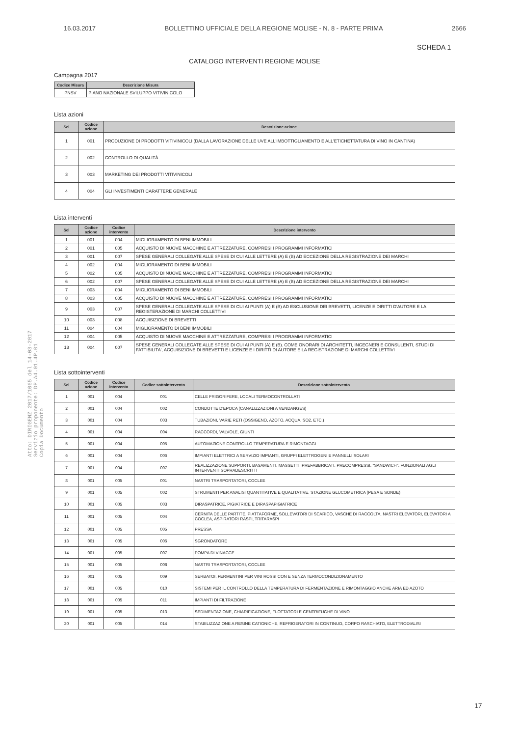16.03.2017 BOLLETTINO UFFICIALE DELLA REGIONE MOLISE - N. 8 - PARTE PRIMA 2666
SCHEDA 1
CATALOGO INTERVENTI REGIONE MOLISE
Campagna 2017
| Codice Misura | Descrizione Misura |
| --- | --- |
| PNSV | PIANO NAZIONALE SVILUPPO VITIVINICOLO |
Lista azioni
| Sel | Codice azione | Descrizione azione |
| --- | --- | --- |
| 1 | 001 | PRODUZIONE DI PRODOTTI VITIVINICOLI (DALLA LAVORAZIONE DELLE UVE ALL'IMBOTTIGLIAMENTO E ALL'ETICHETTATURA DI VINO IN CANTINA) |
| 2 | 002 | CONTROLLO DI QUALITÀ |
| 3 | 003 | MARKETING DEI PRODOTTI VITIVINICOLI |
| 4 | 004 | GLI INVESTIMENTI CARATTERE GENERALE |
Lista interventi
| Sel | Codice azione | Codice intervento | Descrizione intervento |
| --- | --- | --- | --- |
| 1 | 001 | 004 | MIGLIORAMENTO DI BENI IMMOBILI |
| 2 | 001 | 005 | ACQUISTO DI NUOVE MACCHINE E ATTREZZATURE, COMPRESI I PROGRAMMI INFORMATICI |
| 3 | 001 | 007 | SPESE GENERALI COLLEGATE ALLE SPESE DI CUI ALLE LETTERE (A) E (B) AD ECCEZIONE DELLA REGISTRAZIONE DEI MARCHI |
| 4 | 002 | 004 | MIGLIORAMENTO DI BENI IMMOBILI |
| 5 | 002 | 005 | ACQUISTO DI NUOVE MACCHINE E ATTREZZATURE, COMPRESI I PROGRAMMI INFORMATICI |
| 6 | 002 | 007 | SPESE GENERALI COLLEGATE ALLE SPESE DI CUI ALLE LETTERE (A) E (B) AD ECCEZIONE DELLA REGISTRAZIONE DEI MARCHI |
| 7 | 003 | 004 | MIGLIORAMENTO DI BENI IMMOBILI |
| 8 | 003 | 005 | ACQUISTO DI NUOVE MACCHINE E ATTREZZATURE, COMPRESI I PROGRAMMI INFORMATICI |
| 9 | 003 | 007 | SPESE GENERALI COLLEGATE ALLE SPESE DI CUI AI PUNTI (A) E (B) AD ESCLUSIONE DEI BREVETTI, LICENZE E DIRITTI D'AUTORE E LA REGISTERAZIONE DI MARCHI COLLETTIVI |
| 10 | 003 | 008 | ACQUISIZIONE DI BREVETTI |
| 11 | 004 | 004 | MIGLIORAMENTO DI BENI IMMOBILI |
| 12 | 004 | 005 | ACQUISTO DI NUOVE MACCHINE E ATTREZZATURE, COMPRESI I PROGRAMMI INFORMATICI |
| 13 | 004 | 007 | SPESE GENERALI COLLEGATE ALLE SPESE DI CUI AI PUNTI (A) E (B). COME ONORARI DI ARCHITETTI, INGEGNERI E CONSULENTI, STUDI DI FATTIBILITA', ACQUISIZIONE DI BREVETTI E LICENZE E I DIRITTI DI AUTORE E LA REGISTRAZIONE DI MARCHI COLLETTIVI |
Lista sottointerventi
| Sel | Codice azione | Codice intervento | Codice sottointervento | Descrizione sottointervento |
| --- | --- | --- | --- | --- |
| 1 | 001 | 004 | 001 | CELLE FRIGORIFERE, LOCALI TERMOCONTROLLATI |
| 2 | 001 | 004 | 002 | CONDOTTE D'EPOCA (CANALIZZAZIONI A VENDANGES) |
| 3 | 001 | 004 | 003 | TUBAZIONI, VARIE RETI (OSSIGENO, AZOTO, ACQUA, SO2, ETC.) |
| 4 | 001 | 004 | 004 | RACCORDI, VALVOLE, GIUNTI |
| 5 | 001 | 004 | 005 | AUTOMAZIONE CONTROLLO TEMPERATURA E RIMONTAGGI |
| 6 | 001 | 004 | 006 | IMPIANTI ELETTRICI A SERVIZIO IMPIANTI, GRUPPI ELETTROGENI E PANNELLI SOLARI |
| 7 | 001 | 004 | 007 | REALIZZAZIONE SUPPORTI, BASAMENTI, MASSETTI, PREFABBRICATI, PRECOMPRESSI, "SANDWICH", FUNZIONALI AGLI INTERVENTI SOPRADESCRITTI |
| 8 | 001 | 005 | 001 | NASTRI TRASPORTATORI, COCLEE |
| 9 | 001 | 005 | 002 | STRUMENTI PER ANALISI QUANTITATIVE E QUALITATIVE, STAZIONE GLUCOMETRICA (PESA E SONDE) |
| 10 | 001 | 005 | 003 | DIRASPATRICE, PIGIATRICE E DIRASPAPIGIATRICE |
| 11 | 001 | 005 | 004 | CERNITA DELLE PARTITE, PIATTAFORME, SOLLEVATORI DI SCARICO, VASCHE DI RACCOLTA, NASTRI ELEVATORI, ELEVATORI A COCLEA, ASPIRATORI RASPI, TRITARASPI |
| 12 | 001 | 005 | 005 | PRESSA |
| 13 | 001 | 005 | 006 | SGRONDATORE |
| 14 | 001 | 005 | 007 | POMPA DI VINACCE |
| 15 | 001 | 005 | 008 | NASTRI TRASPORTATORI, COCLEE |
| 16 | 001 | 005 | 009 | SERBATOI, FERMENTINI PER VINI ROSSI CON E SENZA TERMOCONDIZIONAMENTO |
| 17 | 001 | 005 | 010 | SISTEMI PER IL CONTROLLO DELLA TEMPERATURA DI FERMENTAZIONE E RIMONTAGGIO ANCHE ARIA ED AZOTO |
| 18 | 001 | 005 | 011 | IMPIANTI DI FILTRAZIONE |
| 19 | 001 | 005 | 013 | SEDIMENTAZIONE, CHIARIFICAZIONE, FLOTTATORI E CENTRIFUGHE DI VINO |
| 20 | 001 | 005 | 014 | STABILIZZAZIONE A RESINE CATIONICHE, REFRIGERATORI IN CONTINUO, CORPO RASCHIATO, ELETTRODIALISI |
Atto: DIRIGENZ 2017/1065 del 14-03-2017
Servizio proponente: DP.A4.01.4P.01
Copia Documento
17